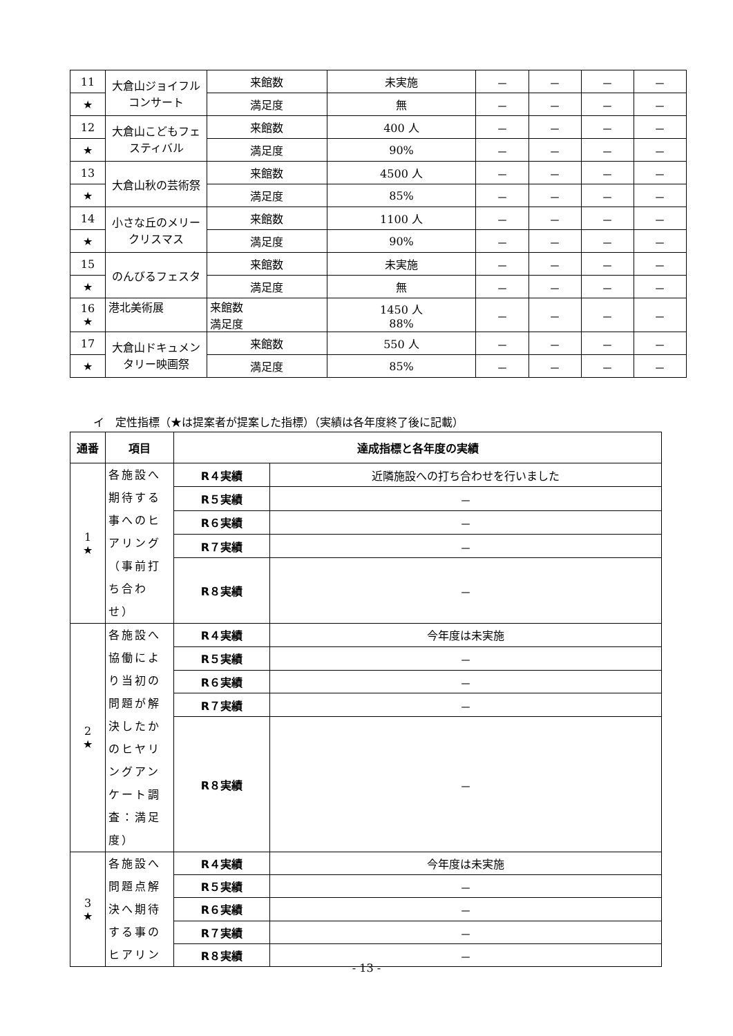| 11 | 大倉山ジョイフルコンサート | 来館数 | 未実施 | － | － | － | － |
| ★ | | 満足度 | 無 | － | － | － | － |
| 12 | 大倉山こどもフェスティバル | 来館数 | 400 人 | － | － | － | － |
| ★ | | 満足度 | 90% | － | － | － | － |
| 13 | 大倉山秋の芸術祭 | 来館数 | 4500 人 | － | － | － | － |
| ★ | | 満足度 | 85% | － | － | － | － |
| 14 | 小さな丘のメリークリスマス | 来館数 | 1100 人 | － | － | － | － |
| ★ | | 満足度 | 90% | － | － | － | － |
| 15 | のんびるフェスタ | 来館数 | 未実施 | － | － | － | － |
| ★ | | 満足度 | 無 | － | － | － | － |
| 16 ★ | 港北美術展 | 来館数 満足度 | 1450 人 88% | － | － | － | － |
| 17 | 大倉山ドキュメンタリー映画祭 | 来館数 | 550 人 | － | － | － | － |
| ★ | | 満足度 | 85% | － | － | － | － |
イ　定性指標（★は提案者が提案した指標）（実績は各年度終了後に記載）
| 通番 | 項目 | 達成指標と各年度の実績 | |
| --- | --- | --- | --- |
| 1 ★ | 各施設へ期待する事へのヒアリング（事前打ち合わせ） | R４実績 | 近隣施設への打ち合わせを行いました |
| | | R５実績 | － |
| | | R６実績 | － |
| | | R７実績 | － |
| | | R８実績 | － |
| 2 ★ | 各施設へ協働により当初の問題が解決したかのヒヤリングアンケート調査：満足度） | R４実績 | 今年度は未実施 |
| | | R５実績 | － |
| | | R６実績 | － |
| | | R７実績 | － |
| | | R８実績 | － |
| 3 ★ | 各施設へ問題点解決へ期待する事のヒアリン | R４実績 | 今年度は未実施 |
| | | R５実績 | － |
| | | R６実績 | － |
| | | R７実績 | － |
| | | R８実績 | － |
- 13 -